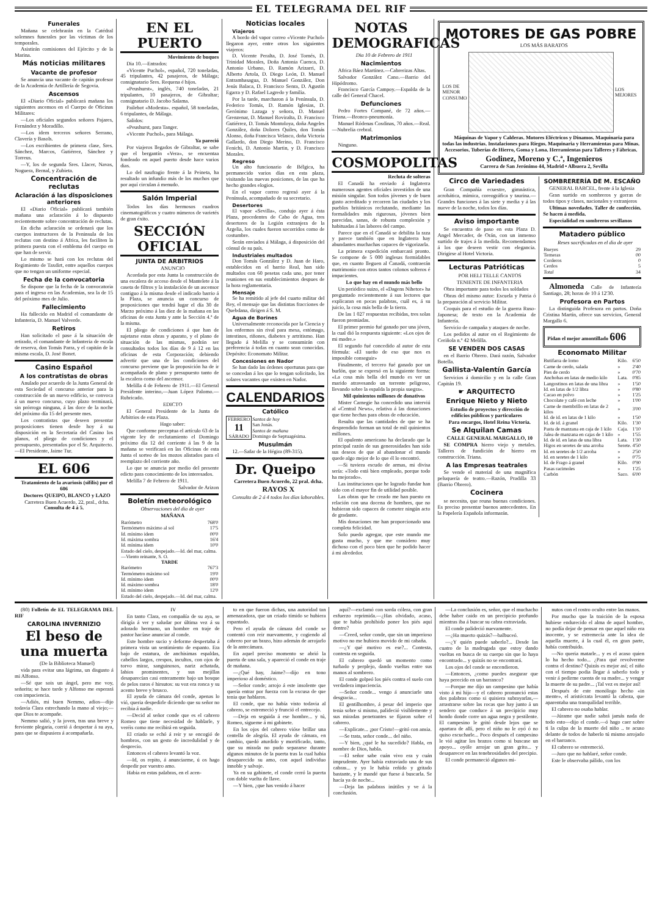EL TELEGRAMA DEL RIF
Funerales
Mañana se celebrarán en la Catédral solemnes funerales por las víctimas de los temporales.
Asistirán comisiones del Ejército y de la Marina.
Más noticias militares
Vacante de profesor
Se anuncia una vacante de capitán profesor de la Academia de Artillería de Segovia.
Ascensos
El «Diario Oficial» publicará mañana los siguientes ascensos en el Cuerpo de Oficinas Militares:
—Los oficiales segundos señores Pajares, Fernández y Moradillo.
—Los idem terceros señores Serrano, Clavería y Basols.
—Los escribientes de primera clase, Sres. Sánchez, Marcos, Gutiérrez, Sánchez y Torreus.
—Y, los de segunda Sres. Llacer, Navas, Noguera, Bernal, y Zubieta.
Concentración de reclutas
Aclaración á las disposiciones anteriores
El «Diario Oficial» publicará también mañana una aclaración á lo dispuesto recientemente sobre concentración de reclutas.
En dicha aclaración se ordenará que los cuerpos instructores de la Peninsula de los reclutas con destino á Africa, les faciliten la primera puesta con el emblema del cuerpo en que han de servir.
Lo mismo se hará con los reclutas del Regimiento de Taxdirt, entre aquellos cuerpos que no tengan un uniforme especial.
Fecha de la convocatoria
Se dispone que la fecha de la convocatoria para el ingreso en las Academias, sea la de 15 del próximo mes de Julio.
Fallecimiento
Ha fallecido en Madrid el comandante de Infanteria, D. Manuel Valverde.
Retiros
Han solicitado el pase á la situación de retirado, el comandante de Infanteria de escala de reserva, don Tomás Parra, y el capitán de la misma escala, D. José Bonet.
Casino Español
A los contratistas de obras
Anulado por acuerdo de la Junta General de esta Sociedad el concurso anterior para la construcción de un nuevo edificio, se convoca á un nuevo concurso, cuyo plazo terminará, sin prórroga ninguna, á las doce de la noche del próximo día 15 del presente mes.
Los contratistas que deseen presentar proposiciones tienen desde hoy á su disposición en la Secretaría del Casino los planos, el pliego de condiciones y el presupuesto, presentados por el Sr. Arquitecto.—El Presidente, Jaime Tur.
EL 606
Tratamiento de la avariosis (sífilis) por el 606
Doctores QUEIPO, BLANCO y LAZO
Carretera Buen Acuerdo, 22, pral., dcha. Consulta de 4 á 5.
EN EL PUERTO
Movimiento de buques
Dia 10.—Entrados:
«Vicente Puchol», español, 720 toneladas, 45 tripulantes, 42 pasajeros, de Málaga; consignatario Sres. Requena é hijos.
«Peushurst», inglés, 740 toneladas, 21 tripulantes, 10 pasajeros, de Gibraltar; consignatario D. Jacobo Salama.
Pailebot «Modesta». español, 58 toneladas, 6 tripulantes, de Málaga.
Salidos:
«Peushurst, para Tanger.
«Vicente Puchol», para Málaga.
Ya pareció
Por viajeros llegados de Gibraltar, se sabe que el bergantín «Vera», se encuentaa fondeado en aquel puerto desde hace varios dias.
Lo del naufragio frente á la Peineta, ha resultado un infundio más de los muchos que por aquí circulan á menudo.
Salón Imperial
Todos los días hermosos cuadros cinematográficos y cuatro números de varietés de gran éxito.
SECCIÓN OFICIAL
JUNTA DE ARBITRIOS
ANUNCIO
Acordada por esta Junta la construcción de una escalera de acceso desde el Mantelete á la caseta de filtros y la instalación de un ascensor contiguo á la misma desde el indicado barrio á la Plaza, se anuncia un concurso de proposiciones que tendrá lugar el día 30 de Marzo próximo á las diez de la mañana en las oficinas de esta Junta y ante la Sección 4.ª de la misma.
El pliego de condiciones á que han de sujetarse estas obras y aparato, y el plano de situación de las mismas, podrán ser consultados todos los días de 9 á 12 en las oficinas de esta Corporación; debiendo advertir que una de las condiciones del concurso previene que la proposición ha de ir acompañada de plano y presupuesto tanto de la escalera como del ascensor.
Melilla 4 de Febrero de 1911.—El General Presidente interino,—Juan López Palomo.—Rubricado.
EDICTO
El General Presidente de la Junta de Arbitrios de esta Plaza.
Hago saber:
Que conforme preceptua el artículo 63 de la vigente ley de reclutamiento el Domingo próximo día 12 del corriente á las 9 de la mañana se verificará en las Oficinas de esta Junta el sorteo de los mozos alistados para el reemplazo del corriente año.
Lo que se anuncia por medio del presente edicto para conocimiento de los interesados.
Melilla 7 de Febrero de 1911.
Salvador de Arizon
Boletín meteorológico
Observaciones del dia de ayer
MAÑANA
| Barómetro | 768'0 |
| Termómetro máximo al sol | 17'5 |
| Id. mínimo idem | 00'0 |
| Id. máxima sombra | 16'4 |
| Id. mínima idem | 10'0 |
| Estado del cielo, despejado.—Id. del mar, calma.—Viento reinante, S. O. | |
| TARDE | |
| Barómetro | 767'3 |
| Termómetro máximo sol | 19'0 |
| Id. mínimo idem | 00'0 |
| Id. máximo sombra | 18'0 |
| Id. mínimo idem | 12'0 |
| Estado del cielo, despejado.—Id. del mar, calma. | |
Noticias locales
Viajeros
A bordo del vapor correo «Vicente Puchol» llegaron ayer, entre otros los siguientes viajeros:
D. Vicente Peralta, D. José Tornés, D. Trinidad Morales, Doña Antonia Cuenca, D. Antonio Urbano, D. Ramón Arizarri, D. Alberto Artola, D. Diego León, D. Manuel Entrambasagua, D. Manuel González, Don Jesús Balaca, D. Francisco Senra, D. Agustín Egarra y D. Rafael Lagredo y familia.
Por la tarde, marcharon á la Península, D. Federico Tomás, D. Ramón Iglesias, D. Gerónimo Lazaga y señora, D. Manuel Grenzenar, D. Manuel Roviralta, D. Francisco Gutiérrez, D. Tomás Montoloya, doña Angeles González, doña Dolores Quiles, don Tomás Alonso, doña Francisca Velasco, doña Victoria Gallardo, don Diego Merino, D. Francisco Fenichi, D. Antonio Martin, y D. Francisco Morales.
Regreso
Un alto funcionario de Bélgica, ha permanecido varios días en esta plaza, visitando las nuevas posiciones, de las que ha hecho grandes elogios.
En el vapor correo regresó ayer á la Península, acompañado de su secretario.
Desertores
El vapor «Sevilla», condujo ayer á ésta Plaza, procedentes de Cabo de Agua, tres desertores de la Legión extranjera de la Argelia, los cuales fueron socorridos como de costumbre.
Serán enviados á Málaga, á disposición del cónsul de su país.
Industriales multados
Don Tomás González y D. Juan de Haro, establecidos en el barrio Real, han sido multados con 60 pesetas cada uno, por tener reuniones en sus establecimientos despues de la hora reglamentaria.
Mensaje
Se ha remitido al jefe del cuarto militar del Rey, el mensaje que las distintas fracciones de Quebdana, dirigen á S. M.
Agua de Borines
Universalmente reconocida por la Ciencia y los enfermos sin rival para mesa, estómago, intestinos, riñones, diabetes y artritismo. Han llegado á Melilla y se consumirán con preferencia á todas en cuanto sean conocidas. Depósito: Economato Militar.
Concesiones en Nador
Se han dado las órdenes oportunas para que se concedan á los que lo tengan solicitado, los solares vacantes que existen en Nador.
CALENDARIOS
Católico
| FEBRERO 11 SÁBADO | Santos de hoy San Jonás. Santos de mañana Domingo de Septuagésima. |
Musulmán
12.—Safar de la Hégira (89-315).
Dr. Queipo
Carretera Buen Acuerdo, 22 pral. dcha.
RAYOS X
Consulta de 2 á 4 todos los días laborables.
NOTAS DEMOGRAFICAS
Dia 10 de Febrero de 1911
Nacimientos
Africa Báez Martínez.—Cabrerizas Altas.
Salvador González Cano.—Barrio del Hipódromo.
Francisco García Campoy.—Espalda de la calle del General Chacel.
Defunciones
Pedro Fortes Compané, de 72 años.—Triana.—Bronco-pneumonía.
Manuel Ródenas Cosdinas, 70 años.—Real.—Nubrelia crebral.
Matrimonios
Ninguno.
COSMOPOLITAS
Recluta de solteras
El Canadá ha enviado á Inglaterra numerosos agentes oficiales investidos de una misión singular. Son todos jóvenes y de buen gusto acreditado y recorren las ciudades y los pueblos británicos reclutando, mediante las formalidades más rigurosas, jóvenes bien parecidas, sanas, de robusta complexión y habituadas á las labores del campo.
Parece que en el Canadá se debilita la raza y parece también que en Inglaterra hay abundantes muchachas capaces de vigorizarla.
La primera expedición embarcará pronto. Se compone de 5 000 inglesas formidables que, en cuanto lleguen al Canadá, contraerán matrimonio con otros tantos colonos solteros é impacientes.
Lo que hay en el mundo más bello
Un periódico suizo, el «Dagens Nihetor» ha preguntado recientemente á sus lectores que explicaran en pocas palabras, cuál es, á su juicio, la cosa más bella de la tierra.
De las 1 027 respuestas recibidas, tres solas fueron premiadas.
El primer premio fué ganado por una jóven, la cual dió la respuesta siguiente: «Los ojos de mi madre.»
El segundo fué concedido al autor de esta fórmula: «El sueño de eso que nos es imposible conseguir»
Finalmente, el tercero fué ganado por un burlón, que se expresó en la siguiente forma: «La cosa más bella del mundo es ver un marido atravesando un torrente peligroso, llevando sobre la espalda la propia suegra».
Mil quinientos millones de donativos
Mister Carnegie ha concedido una interviú al «Central News», relativa á las donaciones que tiene hechas para obras de educación.
Resulta que las cantidades de que se ha desprendido forman un total de mil quinientos millones.
El opulento americano ha declarado que la principal razón de sus generosidades han sido sus deseos de que al abandonar el mundo quede algo mejor de lo que él lo encontró.
—Si tuviera escudo de armas, mi divisa sería: «Todo está bien empleado, porque todo ha mejorado».
Las instituciones que he logrado fundar han sido con el mayor fin de utilidad posible.
Las obras que he creado me han puesto en relación con una docena de hombres, que no hubieran sido capaces de cometer ningún acto de gradante.
Mis donaciones me han proporcionado una completa felicidad.
Solo puedo agregar, que este mundo me gusta mucho, y que me considero muy dichoso con el poco bien que he podido hacer á mi alrededor.
MOTORES DE GAS POBRE
LOS MÁS BARATOS
| LOS DE MENOR CONSUMO | | LOS MEJORES |
Máquinas de Vapor y Calderas. Motores Eléctricos y Dinamos. Maquinaria para todas las industrias. Instalaciones para Riegos. Maquinaria y Herramientas para Minas. Accesorios. Tuberías de Hierro, Goma y Lona. Herramientas para Talleres y Fábricas.
Godinez, Moreno y C.ª, Ingenieros
Carrera de San Jerónimo 44, Madrid • Albuera 2, Sevilla
Circo de Variedades
Gran Compañía ecuestre, gimnástica, acrobática, mímica, coreográfica y taurina.—Grandes funciones á las siete y media y á las nueve de la noche, todos los días.
Aviso importante
Se encuentra de paso en esta Plaza D. Angel Mercader, de Orán, con un inmenso surtido de trajes á la medida. Recomendamos á los que deseen vestir con elegancia. Dirigirse al Hotel Victoria.
Lecturas Patrióticas
POR HELI TELLE CANTOS
TENIENTE DE INFANTERIA
Obra importante para todos los soldados
Obras del mismo autor: Escuela y Patria ó la preparación al servicio Militar.
Croquis para el estudio de la guerra Ruso-Japonesa; de texto en la Academia de Infantería.
Servicio de campaña y ataques de noche.
Los pedidos al autor en el Regimiento de Ceriñola n.º 42 Melilla.
SE VENDEN DOS CASAS
en el Barrio Obrero. Dará razón, Salvador Botella.
Gallista-Valentín García
Servicios á domicilio y en la calle Gran Capitán 19.
☛ ARQUITECTO
Enrique Nieto y Nieto
Estudio de proyectos y dirección de edificios públicos y particulares
Para encargos, Hotel Reina Victoria.
Se Alquilan Camas
CALLE GENERAL MARGALLO, 10
SE COMPRA hierro viejo y metales. Talleres de fundición de hierro en construcción. Triana.
A las Empresas teatrales
Se vende el material de una magnífica peluquería de teatro.—Razón, Pradilla 33 (Barrio Obrero).
Cocinera
se necesita, que reuna buenas condiciones. Es preciso presentar buenos antecedentes. En la Papelería Española informarán.
SOMBRERERÍA DE M. ESCAÑO
GENERAL BARCEL, frente á la Iglesia
Gran surtido en sombreros y gorras de todos tipos y clases, nacionales y extranjeros
Ultimas novedades. Taller de confección. Se hacen á medida.
Especialidad en sombreros sevillanos
Matadero público
Reses sacrificadas en el dia de ayer
| Bueyes | 29 |
| Terneras | 00 |
| Corderos | 0 |
| Cerdos | 5 |
| Total | 34 |
Almoneda Calle de Infantería Santiago, 28; horas de 10 á 12'30.
Profesora en Partos
La distinguida Profesora en partos. Doña Cristina Martín, ofrece sus servicios, General Margallo 6.
Pidan el mejor amontillado 606
Economato Militar
| Butifarra de lomo | Kilo. | 6'50 |
| Carne de cerdo, salada | » | 2'40 |
| Pies de cerdo | » | 0'70 |
| Anchobas en latas de medio kilo | Lata. | 0'85 |
| Langostinos en latas de una libra | » | 1'50 |
| Id. en latas de 1/2 libra | » | 0'80 |
| Cacao en polvo | » | 1'25 |
| Chocolate y café con leche | » | 1'00 |
| Carne de membrillo en latas de 2 kilos | » | 3'00 |
| Id. de id. en latas de 1 kilo | » | 1'50 |
| Id. de id. á granel | Kilo. | 1'30 |
| Pasta de manzana en caja de 1 kilo | Caja. | 1'10 |
| Jalea de manzana en cajas de 1 kilo | » | 1'55 |
| Id. de id. en latas de una libra | Lata. | 1'30 |
| Higos en seretes de una arroba | Serete. | 4'50 |
| Id. en seretes de 1/2 arroba | » | 2'50 |
| Id. en seretes de 1 kilo | » | 0'75 |
| Id. de Frago á granel | Kilo. | 0'90 |
| Pasas racimoles | » | 1'25 |
| Carbón | Saco. | 6'00 |
(80) Folletín de EL TELEGRAMA DEL RIF
CAROLINA INVERNIZIO
El beso de una muerta
(De la Biblioteca Manuel)
vida para evitar una lágrima, un disgusto á mi Alfonso.
—Sé que sois un ángel, pero me voy, señorita; se hace tarde y Alfonso me esperará con impaciencia.
—Adiós, mi buen Nemmo, adios—dijo todavia Clara estrechando la mano al viejo;—que Dios te acompañe.
Nemmo salió, y la joven, tras una breve y ferviente plegaria, corrió á despertar á su aya, para que se dispusiera á acompañarla.
IV
En tanto Clara, en compañía de su aya, se dirigía á ver y saludar por última vez á su adorado hermano, un hombre en traje de pastor hacíase anunciar al conde.
Este hombre sucio y deforme despertaba á primera vista un sentimiento de espanto. Era bajo de estatura, de anchisimas espaldas, cabellos largos, crespos, incultos, con ojos de torvo mirar, sanguinosos, nariz achatada, labios prominentes, y sus mejillas desaparecían casi enteramente bajo un bosque de pelos raros é hirsutos: su voz era ronca y su acento breve y brusco.
El ayuda de cámara del conde, apenas lo vió, queria despedirle diciendo que su señor no recibia á nadie.
—Decid al señor conde que es el cabrero Romeo que tiene necesidad de hablarle, y veréis como me recibirá en seguida.
El criado se echó á reir y se encogió de hombros, con un gesto de incredulidad y de desprecio.
Entonces el cabrero levantó la voz.
—Id, os repito, á anunciarme, ú os hago despedir por vuestro amo.
Habia en estas palabras, en el acen-
to en que fueron dichas, una autoridad tan amenazadora, que un criado tímido se hubiera espantado.
Pero el ayuda de cámara del conde se contentó con reir nuevamente, y cogiendo al cabrero por un brazo, hizo ademán de arrojarlo de la antecámara.
En aquel preciso momento se abrió la puerta de una sala, y apareció el conde en traje de mañana.
—¿Qué hay, Jaime?—dijo en tono imperioso al doméstico.
—Señor conde; arrojo á este insolente que quería entrar por fuerza con la excusa de que tenia que hablaros.
El conde, que no había visto todavia al cabrero, se estremeció y frunció el entrecejo.
—Deja en seguida á ese hombre... y tú, Romeo, sigueme á mi gabinete.
En los ojos del cabrero vióse brillar una centella de alegría. El ayuda de cámara, en cambio, quedó aturdido y mortificado, tanto, que su mirada no pudo separarse durante algunos minutos de la puerta tras la cual habia desaparecido su amo, con aquel individuo innoble y salvaje.
Ya en su gabinete, el conde cerró la puerta con doble vuelta de llave.
—Y bien, ¿que has venido á hacer
aquí?—exclamó con sorda cólera, con gran esfuerzo reprimida.—¿Has olvidado, acaso, que te había prohibido poner los piés aquí dentro?
—Creed, señor conde, que sin un imperioso motivo no me hubiera movido de mi cabaña.
—¿Y qué motivo es ese?... Contesta, contesta en seguida.
El cabrero quedó un momento como turbado y perplejo, dando vueltas entre sus manos al sombrero.
El conde golpeó los piés contra el suelo con verdadera impaciencia.
—Señor conde... vengo á anunciarle una desgracia...
El gentilhombre, á pesar del imperio que tenia sobre si mismo, palideció visiblemente y sus miradas penetrantes se fijaron sobre el cabrero.
—Explicate... ¡por Cristo!—gritó con ansia.
—Se trata, señor conde... del niño.
—Y bien, ¿qué le ha sucedido? Habla, en nombre de Dios, habla.
—El señor sabe cuán vivo era y cuán imprudente. Ayer había extraviado una de sus cabras... y yo le había reñido y gritado bastante, y le mandé que fuese á buscarla. Se hacía ya de noche...
—Deja las palabras inútiles y ve á la conclusión.
—La conclusión es, señor, que el muchacho debe haber caido en un precipicio profundo mientras iba á buscar su cabra extraviada.
El conde palideció nuevamente.
—¿Ha muerto quizás?—balbuceó.
—¿Y quién puede saberlo?... Desde las cuatro de la madrugada que estoy dando vueltas en busca de su cuerpo sin que lo haya encontrado... y quizás no se encontrará.
Los ojos del conde se encendieron.
—Entonces, ¿como puedes asegurar que haya perecido en un barranco?
—Porque me dijo un campesino que había visto á mi hijo—y el cabrero pronunció estas dos palabras como si quisiera subrayarlas,—arrastrarse sobre las rocas que hay junto á un sendero que conduce á un precipicio muy hondo donde corre un agua negra y pestilente. El campesino le gritó desde lejos que se apartara de allí, pero el niño no le oyó ó no quiso escucharle... Poco después el campesino le vió agitar los brazos como si buscase un apoyo... oyóle arrojar un gran grito... y desaparecer en las tenebrosidades del precipio.
El conde permaneció algunos mi-
nutos con el rostro oculto entre las manos.
Por mucho que la traición de la esposa hubiese endurecido el alma de aquel hombre, no podía dejar de pensar en que aquel niño era inocente, y se estremecía ante la idea de aquella muerte, á la cual él, en gran parte, había contribuido.
—No queria matarle... y es el acaso quien lo ha hecho todo... ¿Para qué revolverme contra el destino? Quizás es mejor así; el niño con el tiempo podia llegar á saberlo todo y venir á pedirme cuenta de su madre... y vengar la muerte de su padre... ¡Tal vez es mejor así!
Después de este monólogo hecho «in mente», el aristócrata levantó la cabeza, que aparentaba una tranquilidad terrible.
El cabrero no osaba hablar.
—Júrame que nadie sabrá jamás nada de todo esto—dijo el conde.—ó hago caer sobre ti la culpa de la muerte del niño .. te acuso delante de todos de haberlo tú mismo arrojado en el barranco.
El cabrero se estremeció.
—Juro que no hablaré, señor conde.
Este le observaba pálido, con los